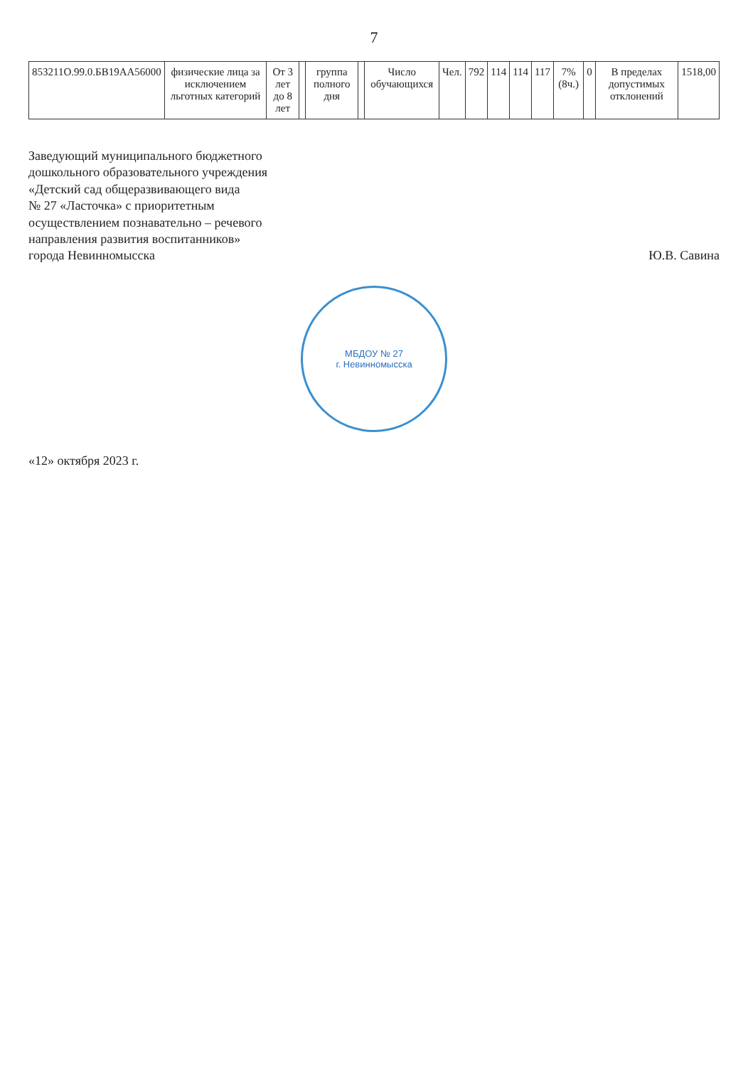7
| 853211О.99.0.БВ19АА56000 | физические лица за исключением льготных категорий | От 3 лет до 8 лет | | группа полного дня | | Число обучающихся | Чел. | 792 | 114 | 114 | 117 | 7% (8ч.) | 0 | В пределах допустимых отклонений | 1518,00 |
Заведующий муниципального бюджетного
дошкольного образовательного учреждения
«Детский сад общеразвивающего вида
№ 27 «Ласточка» с приоритетным
осуществлением познавательно – речевого
направления развития воспитанников»
города Невинномысска
Ю.В. Савина
МБДОУ № 27
г. Невинномысска
«12» октября 2023 г.